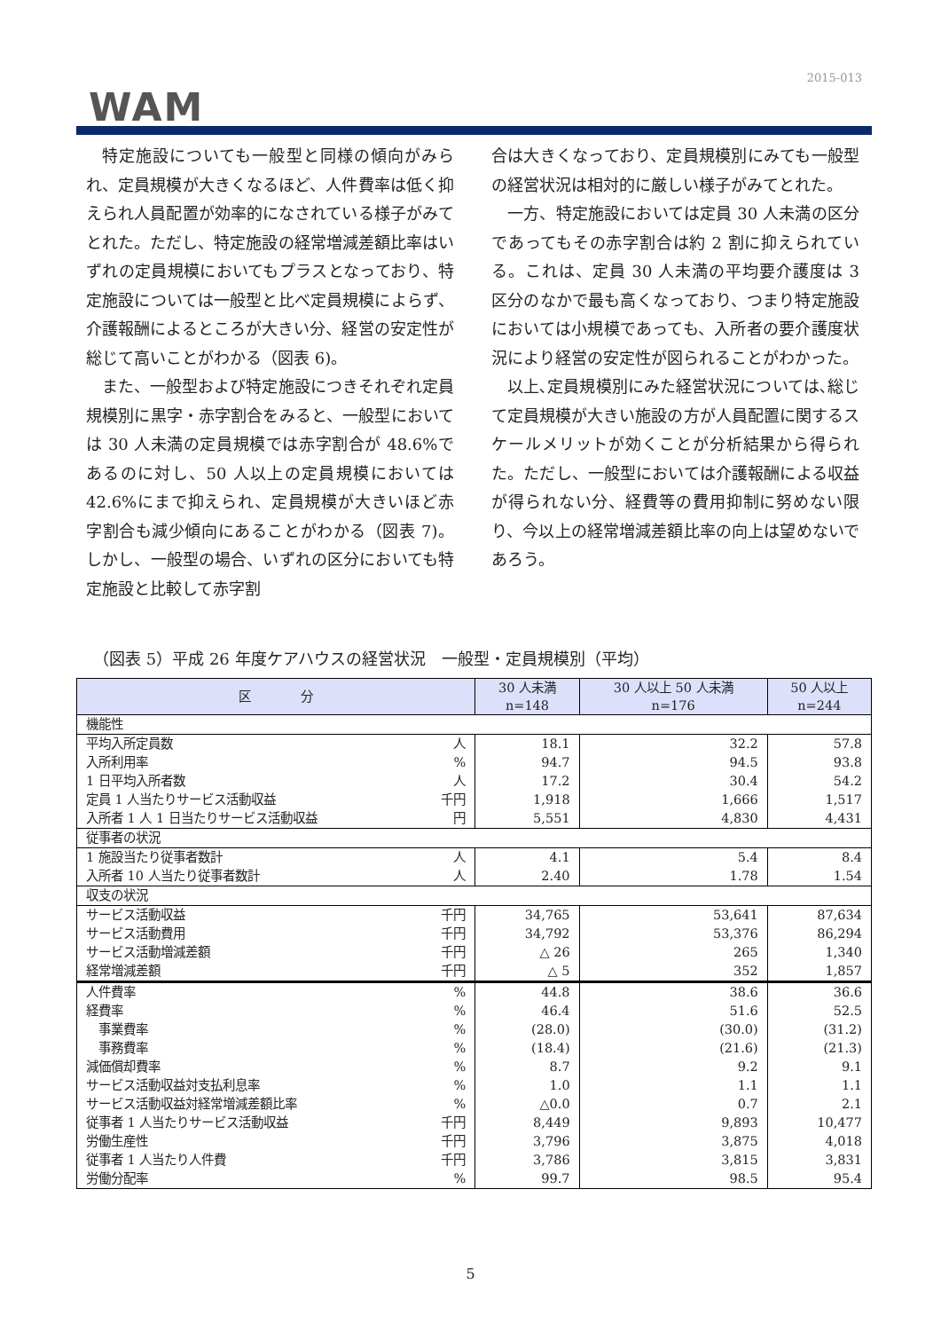2015-013
WAM
特定施設についても一般型と同様の傾向がみられ、定員規模が大きくなるほど、人件費率は低く抑えられ人員配置が効率的になされている様子がみてとれた。ただし、特定施設の経常増減差額比率はいずれの定員規模においてもプラスとなっており、特定施設については一般型と比べ定員規模によらず、介護報酬によるところが大きい分、経営の安定性が総じて高いことがわかる（図表 6)。
また、一般型および特定施設につきそれぞれ定員規模別に黒字・赤字割合をみると、一般型においては 30 人未満の定員規模では赤字割合が 48.6%であるのに対し、50 人以上の定員規模においては 42.6%にまで抑えられ、定員規模が大きいほど赤字割合も減少傾向にあることがわかる（図表 7)。しかし、一般型の場合、いずれの区分においても特定施設と比較して赤字割
合は大きくなっており、定員規模別にみても一般型の経営状況は相対的に厳しい様子がみてとれた。
一方、特定施設においては定員 30 人未満の区分であってもその赤字割合は約 2 割に抑えられている。これは、定員 30 人未満の平均要介護度は 3 区分のなかで最も高くなっており、つまり特定施設においては小規模であっても、入所者の要介護度状況により経営の安定性が図られることがわかった。
以上､定員規模別にみた経営状況については､総じて定員規模が大きい施設の方が人員配置に関するスケールメリットが効くことが分析結果から得られた。ただし、一般型においては介護報酬による収益が得られない分、経費等の費用抑制に努めない限り、今以上の経常増減差額比率の向上は望めないであろう。
（図表 5）平成 26 年度ケアハウスの経営状況　一般型・定員規模別（平均）
| 区 分 | | 30 人未満 n=148 | 30 人以上 50 人未満 n=176 | 50 人以上 n=244 |
| --- | --- | --- | --- | --- |
| 機能性 | | | | |
| 平均入所定員数 | 人 | 18.1 | 32.2 | 57.8 |
| 入所利用率 | % | 94.7 | 94.5 | 93.8 |
| 1 日平均入所者数 | 人 | 17.2 | 30.4 | 54.2 |
| 定員 1 人当たりサービス活動収益 | 千円 | 1,918 | 1,666 | 1,517 |
| 入所者 1 人 1 日当たりサービス活動収益 | 円 | 5,551 | 4,830 | 4,431 |
| 従事者の状況 | | | | |
| 1 施設当たり従事者数計 | 人 | 4.1 | 5.4 | 8.4 |
| 入所者 10 人当たり従事者数計 | 人 | 2.40 | 1.78 | 1.54 |
| 収支の状況 | | | | |
| サービス活動収益 | 千円 | 34,765 | 53,641 | 87,634 |
| サービス活動費用 | 千円 | 34,792 | 53,376 | 86,294 |
| サービス活動増減差額 | 千円 | △ 26 | 265 | 1,340 |
| 経常増減差額 | 千円 | △ 5 | 352 | 1,857 |
| 人件費率 | % | 44.8 | 38.6 | 36.6 |
| 経費率 | % | 46.4 | 51.6 | 52.5 |
| 事業費率 | % | (28.0) | (30.0) | (31.2) |
| 事務費率 | % | (18.4) | (21.6) | (21.3) |
| 減価償却費率 | % | 8.7 | 9.2 | 9.1 |
| サービス活動収益対支払利息率 | % | 1.0 | 1.1 | 1.1 |
| サービス活動収益対経常増減差額比率 | % | △0.0 | 0.7 | 2.1 |
| 従事者 1 人当たりサービス活動収益 | 千円 | 8,449 | 9,893 | 10,477 |
| 労働生産性 | 千円 | 3,796 | 3,875 | 4,018 |
| 従事者 1 人当たり人件費 | 千円 | 3,786 | 3,815 | 3,831 |
| 労働分配率 | % | 99.7 | 98.5 | 95.4 |
5